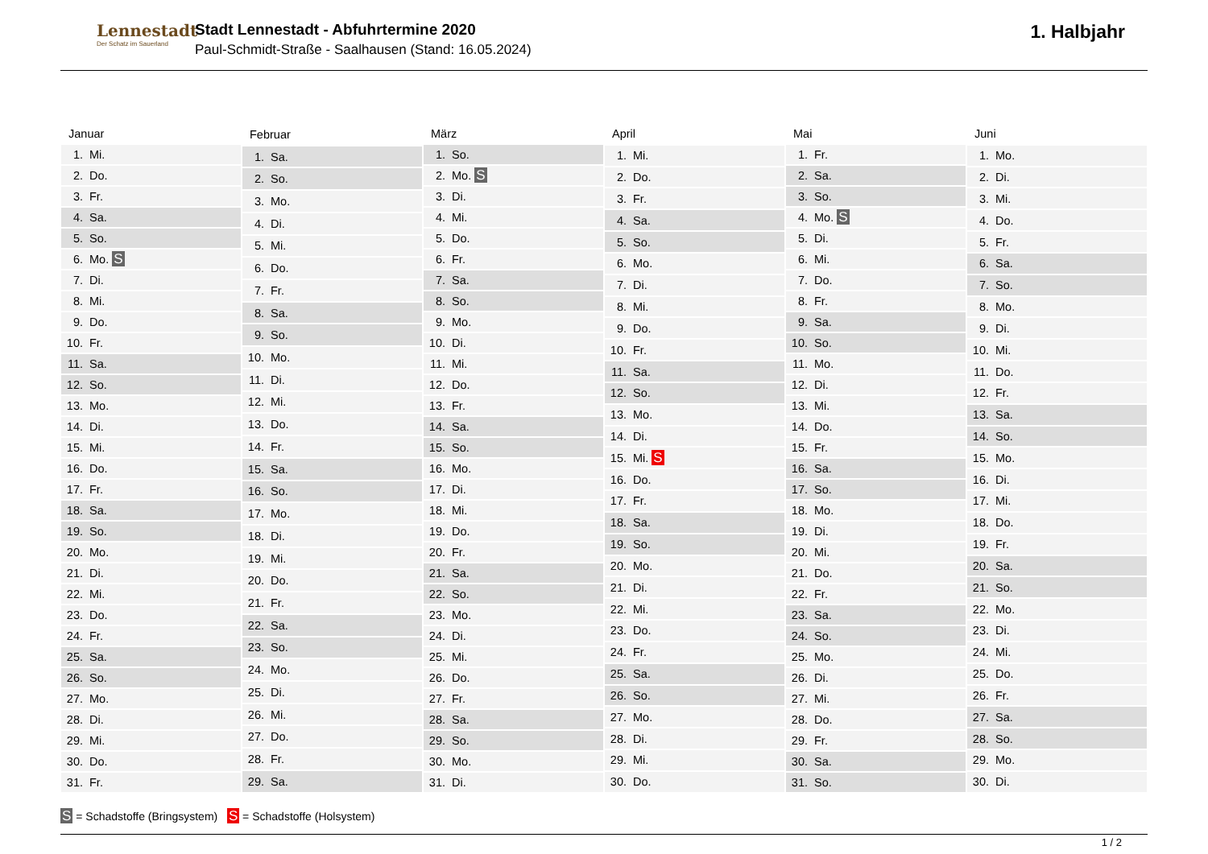Lennestadt
Der Schatz im Sauerland
Stadt Lennestadt - Abfuhrtermine 2020
Paul-Schmidt-Straße - Saalhausen (Stand: 16.05.2024)
1. Halbjahr
| Januar |
| --- |
| 1. Mi. |
| 2. Do. |
| 3. Fr. |
| 4. Sa. |
| 5. So. |
| 6. Mo. S |
| 7. Di. |
| 8. Mi. |
| 9. Do. |
| 10. Fr. |
| 11. Sa. |
| 12. So. |
| 13. Mo. |
| 14. Di. |
| 15. Mi. |
| 16. Do. |
| 17. Fr. |
| 18. Sa. |
| 19. So. |
| 20. Mo. |
| 21. Di. |
| 22. Mi. |
| 23. Do. |
| 24. Fr. |
| 25. Sa. |
| 26. So. |
| 27. Mo. |
| 28. Di. |
| 29. Mi. |
| 30. Do. |
| 31. Fr. |
| Februar |
| --- |
| 1. Sa. |
| 2. So. |
| 3. Mo. |
| 4. Di. |
| 5. Mi. |
| 6. Do. |
| 7. Fr. |
| 8. Sa. |
| 9. So. |
| 10. Mo. |
| 11. Di. |
| 12. Mi. |
| 13. Do. |
| 14. Fr. |
| 15. Sa. |
| 16. So. |
| 17. Mo. |
| 18. Di. |
| 19. Mi. |
| 20. Do. |
| 21. Fr. |
| 22. Sa. |
| 23. So. |
| 24. Mo. |
| 25. Di. |
| 26. Mi. |
| 27. Do. |
| 28. Fr. |
| 29. Sa. |
| März |
| --- |
| 1. So. |
| 2. Mo. S |
| 3. Di. |
| 4. Mi. |
| 5. Do. |
| 6. Fr. |
| 7. Sa. |
| 8. So. |
| 9. Mo. |
| 10. Di. |
| 11. Mi. |
| 12. Do. |
| 13. Fr. |
| 14. Sa. |
| 15. So. |
| 16. Mo. |
| 17. Di. |
| 18. Mi. |
| 19. Do. |
| 20. Fr. |
| 21. Sa. |
| 22. So. |
| 23. Mo. |
| 24. Di. |
| 25. Mi. |
| 26. Do. |
| 27. Fr. |
| 28. Sa. |
| 29. So. |
| 30. Mo. |
| 31. Di. |
| April |
| --- |
| 1. Mi. |
| 2. Do. |
| 3. Fr. |
| 4. Sa. |
| 5. So. |
| 6. Mo. |
| 7. Di. |
| 8. Mi. |
| 9. Do. |
| 10. Fr. |
| 11. Sa. |
| 12. So. |
| 13. Mo. |
| 14. Di. |
| 15. Mi. S |
| 16. Do. |
| 17. Fr. |
| 18. Sa. |
| 19. So. |
| 20. Mo. |
| 21. Di. |
| 22. Mi. |
| 23. Do. |
| 24. Fr. |
| 25. Sa. |
| 26. So. |
| 27. Mo. |
| 28. Di. |
| 29. Mi. |
| 30. Do. |
| Mai |
| --- |
| 1. Fr. |
| 2. Sa. |
| 3. So. |
| 4. Mo. S |
| 5. Di. |
| 6. Mi. |
| 7. Do. |
| 8. Fr. |
| 9. Sa. |
| 10. So. |
| 11. Mo. |
| 12. Di. |
| 13. Mi. |
| 14. Do. |
| 15. Fr. |
| 16. Sa. |
| 17. So. |
| 18. Mo. |
| 19. Di. |
| 20. Mi. |
| 21. Do. |
| 22. Fr. |
| 23. Sa. |
| 24. So. |
| 25. Mo. |
| 26. Di. |
| 27. Mi. |
| 28. Do. |
| 29. Fr. |
| 30. Sa. |
| 31. So. |
| Juni |
| --- |
| 1. Mo. |
| 2. Di. |
| 3. Mi. |
| 4. Do. |
| 5. Fr. |
| 6. Sa. |
| 7. So. |
| 8. Mo. |
| 9. Di. |
| 10. Mi. |
| 11. Do. |
| 12. Fr. |
| 13. Sa. |
| 14. So. |
| 15. Mo. |
| 16. Di. |
| 17. Mi. |
| 18. Do. |
| 19. Fr. |
| 20. Sa. |
| 21. So. |
| 22. Mo. |
| 23. Di. |
| 24. Mi. |
| 25. Do. |
| 26. Fr. |
| 27. Sa. |
| 28. So. |
| 29. Mo. |
| 30. Di. |
S = Schadstoffe (Bringsystem) S = Schadstoffe (Holsystem)
1 / 2